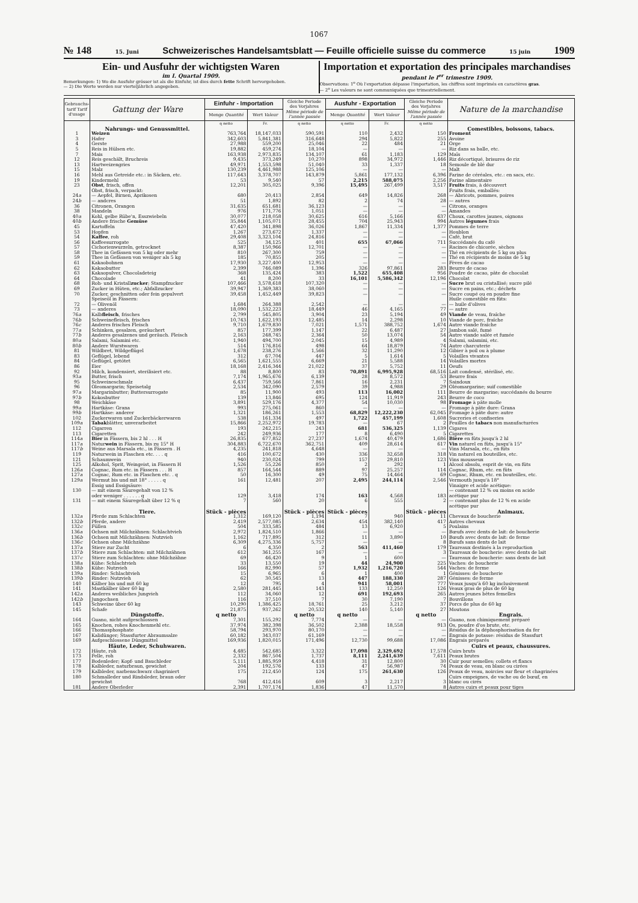1067
№ 148 15. Juni Schweizerisches Handelsamtsblatt — Feuille officielle suisse du commerce 15 juin 1909
Ein- und Ausfuhr der wichtigsten Waren
im I. Quartal 1909.
Bemerkungen: 1) Wo die Ausfuhr grösser ist als die Einfuhr, ist dies durch fette Schrift hervorgehoben.
— 2) Die Werte werden nur vierteljährlich angegeben.
Importation et exportation des principales marchandises
pendant le I<sup>er</sup> trimestre 1909.
Observations: 1<sup>o</sup> Où l'exportation dépasse l'importation, les chiffres sont imprimés en caractères gras.
— 2<sup>o</sup> Les valeurs ne sont communiquées que trimestriellement.
| Gebrauchs-tarif Tarif d'usage | Gattung der Ware | Einfuhr - Importation | | Gleiche Periode des Vorjahres Même période de l'année passée | Ausfuhr - Exportation | | Gleiche Periode des Vorjahres Même période de l'année passée | Nature de la marchandise |
| --- | --- | --- | --- | --- | --- | --- | --- | --- |
| | | Menge Quantité | Wert Valeur | | Menge Quantité | Wert Valeur | | |
| | | q netto | Fr. | q netto | q netto | Fr. | q netto | |
| | Nahrungs- und Genussmittel. | | | | | | | Comestibles, boissons, tabacs. |
| 1 | Weizen | 763,764 | 18,147,033 | 590,591 | 110 | 2,432 | 150 | Froment |
| 3 | Hafer | 342,603 | 5,841,381 | 316,648 | 294 | 5,822 | 255 | Avoine |
| 4 | Gerste | 27,988 | 559,200 | 25,046 | 22 | 484 | 21 | Orge |
| 5 | Reis in Hülsen etc. | 19,882 | 459,274 | 18,104 | — | — | — | Riz dans sa balle, etc. |
| 7 | Mais | 163,938 | 2,973,835 | 134,107 | 61 | 1,183 | 129 | Maïs |
| 12 | Reis geschält, Bruchreis | 9,435 | 373,249 | 10,270 | 898 | 34,972 | 1,446 | Riz décortiqué, brisures de riz |
| 13 | Hartweizengries | 49,971 | 1,553,598 | 51,040 | 33 | 1,337 | 18 | Semoule de blé dur |
| 15 | Malz | 130,239 | 4,461,988 | 125,106 | — | — | — | Malt |
| 16 | Mehl aus Getreide etc.: in Säcken, etc. | 117,643 | 3,378,707 | 143,879 | 5,861 | 177,132 | 6,396 | Farine de céréales, etc.: en sacs, etc. |
| 19 | Kindermehl | 53 | 9,540 | 57 | 2,215 | 588,075 | 2,256 | Farine alimentaire |
| 23 | Obst , frisch, offen | 12,201 | 305,025 | 9,396 | 15,495 | 267,499 | 3,517 | Fruits frais, à découvert |
| | Obst, frisch, verpackt: | | | | | | | Fruits frais, emballés: |
| 24 a | — Aepfel, Birnen, Aprikosen | 680 | 20,413 | 2,854 | 649 | 14,826 | 268 | — Abricots, pommes, poires |
| 24 b | — andcres | 51 | 1,892 | 82 | 2 | 74 | 28 | — autres |
| 36 | Citronen, Orangen | 31,635 | 651,681 | 36,123 | — | — | — | Citrons, oranges |
| 38 | Mandeln | 976 | 171,776 | 1,051 | — | — | — | Amandes |
| 40 a | Kohl, gelbe Rübe'n, Esszwiebeln | 30,077 | 218,058 | 30,625 | 616 | 5,166 | 637 | Choux, carottes jaunes, oignons |
| 40 b | Andere frische Gemüse | 35,844 | 1,105,071 | 28,455 | 704 | 25,943 | 994 | Autres légumes frais |
| 45 | Kartoffeln | 47,420 | 341,898 | 36,026 | 1,867 | 11,334 | 1,377 | Pommes de terre |
| 53 | Hopfen | 1,267 | 273,672 | 1,337 | — | — | — | Houblon |
| 54 | Kaffee , roh | 29,408 | 3,323,104 | 24,816 | — | — | — | Café, brut |
| 56 | Kaffeesurrogate | 525 | 34,125 | 401 | 655 | 67,066 | 711 | Succédanés du café |
| 57 | Cichorienwurzeln, getrocknet | 8,387 | 150,966 | 12,701 | — | — | — | Racines de chicorée, sèches |
| 58 | Thee in Gefässen von 5 kg oder mehr | 810 | 267,300 | 759 | — | — | — | Thé en récipients de 5 kg ou plus |
| 59 | Thee in Gefässen von weniger als 5 kg | 185 | 70,855 | 205 | — | — | — | Thé en récipients de moins de 5 kg |
| 61 | Kakaobohnen | 17,930 | 3,227,400 | 12,953 | — | — | — | Fèves de cacao |
| 62 | Kakaobutter | 2,399 | 746,089 | 1,396 | 326 | 97,861 | 283 | Beurre de cacao |
| 63 | Kakaopulver, Chocoladeteig | 368 | 135,424 | 383 | 1,522 | 655,408 | 956 | Poudre de cacao, pâte de chocolat |
| 64 | Chocolade | 41 | 8,200 | 33 | 16,101 | 5,586,342 | 12,196 | Chocolat |
| 68 | Roh- und Kristall zucker ; Stampfzucker | 107,466 | 3,578,618 | 107,320 | — | — | — | Sucre brut ou cristallisé; sucre pilé |
| 69 | Zucker in Hüten, etc.; Abfallzucker | 39,947 | 1,369,383 | 38,060 | — | — | — | Sucre en pains, etc.; déchets |
| 70 | Zucker, geschnitten oder fein gepulvert | 39,458 | 1,452,449 | 39,823 | — | — | — | Sucre coupé ou en poudre fine |
| | Speiseöl in Fässern: | | | | | | | Huile comestible en fûts: |
| 72 | — Olivenöl | 1,684 | 264,388 | 2,542 | — | — | — | — huile d'olives |
| 73 | — anderes | 18,090 | 1,532,223 | 18,449 | 46 | 4,165 | 77 | — autre |
| 76 a | Kalb fleisch , frisches | 2,799 | 545,805 | 3,904 | 23 | 5,194 | 49 | Viande de veau, fraîche |
| 76 b | Schweinefleisch, frisches | 10,743 | 1,622,193 | 12,485 | 14 | 2,298 | 10 | Viande de porc, fraîche |
| 76 c | Anderes frisches Fleisch | 9,710 | 1,679,830 | 7,021 | 1,571 | 388,752 | 1,674 | Autre viande fraîche |
| 77 a | Schinken, gesalzen, geräuchert | 857 | 177,399 | 1,147 | 22 | 6,487 | 27 | Jambon salé, fumé |
| 77 b | Anderes gesalzenes und geräuch. Fleisch | 2,163 | 248,745 | 2,364 | 50 | 13,074 | 54 | Autre viande salée et fumée |
| 80 a | Salami, Salamini etc. | 1,940 | 494,700 | 2,045 | 15 | 4,989 | 4 | Salami, salamini, etc. |
| 80 b | Andere Wurstwaren | 514 | 176,816 | 498 | 64 | 18,879 | 74 | Autre charcuterie |
| 81 | Wildbret, Wildgeflügel | 1,678 | 238,276 | 1,566 | 32 | 11,290 | 12 | Gibier à poil ou à plume |
| 83 | Geflügel, lebend | 312 | 67,704 | 447 | 5 | 1,614 | 5 | Volailles vivantes |
| 84 | Geflügel, getötet | 6,565 | 1,621,555 | 6,669 | 21 | 5,588 | 14 | Volailles mortes |
| 86 | Eier | 18,168 | 2,416,344 | 21,022 | 37 | 5,752 | 11 | Oeufs |
| 92 | Milch, kondensiert, sterilisiert etc. | 88 | 8,800 | 83 | 70,891 | 6,995,928 | 68,516 | Lait condensé, stérilisé, etc. |
| 93 a | Butter, frisch | 7,174 | 1,965,676 | 6,139 | 28 | 8,572 | 53 | Beurre frais |
| 95 | Schweineschmalz | 6,437 | 759,566 | 7,861 | 16 | 2,231 | 7 | Saindoux |
| 96 | Oleomargarin; Speisetalg | 2,534 | 342,090 | 2,579 | 39 | 4,988 | 29 | Oléomargarine; suif comestible |
| 97 a | Margarinbutter; Buttersurrogate | 85 | 11,900 | 493 | 113 | 16,002 | 111 | Beurre de margarine; succédanés du beurre |
| 97 b | Kokosbutter | 139 | 13,846 | 695 | 124 | 11,919 | 243 | Beurre de coco |
| 98 | Weichkäse | 3,891 | 529,176 | 4,377 | 54 | 10,030 | 98 | Fromage à pâte molle |
| 99 a | Hartkäse: Grana | 993 | 275,061 | 860 | — | — | — | Fromage à pâte dure: Grana |
| 99 b | Hartkäse: anderer | 1,321 | 186,261 | 1,553 | 68,829 | 12,222,230 | 62,045 | Fromage à pâte dure: autre |
| 102 | Zuckerwaren und Zuckerbäckerwaren | 538 | 161,334 | 497 | 1,722 | 457,199 | 1,608 | Sucreries et confiseries |
| 109 a | Tabak blätter, unverarbeitet | 15,866 | 2,252,972 | 19,783 | — | 67 | 2 | Feuilles de tabacs non manufacturées |
| 112 | Cigarren | 193 | 242,215 | 243 | 681 | 536,325 | 1,139 | Cigares |
| 113 | Cigaretten | 242 | 249,936 | 177 | 8 | 6,490 | 5 | Cigarettes |
| 114 a | Bier in Fässern, bis 2 hl . . . H | 26,835 | 677,852 | 27,237 | 1,674 | 40,479 | 1,686 | Bière en fûts jusqu'à 2 hl |
| 117 a | Natur wein in Fässern, bis zu 15° H | 304,883 | 6,722,670 | 362,751 | 409 | 28,614 | 617 | Vin naturel en fûts, jusqu'à 15° |
| 117 b | Weine aus Marsala etc., in Fässern . H | 4,235 | 241,818 | 4,648 | — | — | — | Vins Marsala, etc., en fûts |
| 119 | Naturwein in Flaschen etc. . . . q | 416 | 100,672 | 430 | 336 | 32,658 | 318 | Vin naturel en bouteilles, etc. |
| 121 | Schaumwein | 940 | 230,024 | 799 | 157 | 29,810 | 123 | Vins mousseux |
| 125 | Alkohol, Sprit, Weingeist, in Fässern H | 1,526 | 55,226 | 850 | 2 | 292 | 1 | Alcool absolu, esprit de vin, en fûts |
| 126 a | Cognac, Rum etc. in Fässern . . . H | 857 | 164,544 | 889 | 97 | 25,257 | 114 | Cognac, Rhum, etc. en fûts |
| 127 a | Cognac, Rum etc. in Flaschen etc. . q | 50 | 16,300 | 49 | 75 | 14,464 | 69 | Cognac, Rhum, etc. en bouteilles, etc. |
| 129 a | Wermut bis und mit 18° . . . . . q | 161 | 12,481 | 207 | 2,495 | 244,114 | 2,546 | Vermouth jusqu'à 18° |
| | Essig und Essigsäure: | | | | | | | Vinaigre et acide acétique: |
| 130 | — mit einem Säuregehalt von 12 % oder weniger . . . . . . q | 129 | 3,418 | 174 | 163 | 4,568 | 183 | — contenant 12 % ou moins en acide acétique pur |
| 131 | — mit einem Säuregehalt über 12 % q | 7 | 560 | 20 | 6 | 555 | 2 | — contenant plus de 12 % en acide acétique pur |
| | Tiere. | Stück - pièces | | Stück - pièces | Stück - pièces | | Stück - pièces | Animaux. |
| 132 a | Pferde zum Schlachten | 1,312 | 169,120 | 1,194 | 7 | 940 | 11 | Chevaux de boucherie |
| 132 b | Pferde, andere | 2,419 | 2,577,085 | 2,634 | 454 | 382,140 | 417 | Autres chevaux |
| 132 c | Füllen | 504 | 333,585 | 484 | 13 | 6,920 | 5 | Poulains |
| 136 a | Ochsen mit Milchzähnen: Schlachtvieh | 2,972 | 1,824,510 | 1,866 | — | — | — | Bœufs avec dents de lait: de boucherie |
| 136 b | Ochsen mit Milchzähnen: Nutzvieh | 1,162 | 717,895 | 312 | 11 | 3,890 | 10 | Bœufs avec dents de lait: de ferme |
| 136 c | Ochsen ohne Milchzähne | 6,309 | 4,275,336 | 5,757 | — | — | 8 | Bœufs sans dents de lait |
| 137 a | Stiere zur Zucht | 6 | 4,350 | 2 | 563 | 411,460 | 179 | Taureaux destinés à la reproduction |
| 137 b | Stiere zum Schlachten: mit Milchzähnen | 612 | 361,255 | 167 | — | — | 3 | Taureaux de boucherie: avec dents de lait |
| 137 c | Stiere zum Schlachten: ohne Milchzähne | 69 | 46,420 | 9 | 1 | 600 | — | Taureaux de boucherie: sans dents de lait |
| 138 a | Kühe: Schlachtvieh | 33 | 13,550 | 19 | 44 | 24,900 | 225 | Vaches: de boucherie |
| 138 b | Kühe: Nutzvieh | 166 | 82,990 | 57 | 1,932 | 1,216,720 | 544 | Vaches: de ferme |
| 139 a | Rinder: Schlachtvieh | 15 | 6,965 | 6 | 1 | 400 | 1 | Génisses: de boucherie |
| 139 b | Rinder: Nutzvieh | 62 | 30,545 | 13 | 447 | 188,330 | 287 | Génisses: de ferme |
| 140 | Kälber bis und mit 60 kg | 12 | 795 | 4 | 941 | 58,001 | 777 | Veaux jusqu'à 60 kg inclusivement |
| 141 | Mastkälber über 60 kg | 2,580 | 281,445 | 143 | 133 | 12,250 | 126 | Veaux gras de plus de 60 kg |
| 142 a | Anderes weibliches Jungvieh | 112 | 34,060 | 12 | 691 | 192,693 | 265 | Autres jeunes bêtes femelles |
| 142 b | Jungochsen | 116 | 37,510 | 7 | 30 | 7,190 | 7 | Bouvillons |
| 143 | Schweine über 60 kg | 10,290 | 1,386,425 | 18,761 | 25 | 3,212 | 37 | Porcs de plus de 60 kg |
| 145 | Schafe | 21,875 | 937,262 | 20,532 | 140 | 5,140 | 27 | Moutons |
| | Düngstoffe. | q netto | | q netto | q netto | | q netto | Engrais. |
| 164 | Guano, nicht aufgeschlossen | 7,301 | 155,292 | 7,774 | — | — | — | Guano, non chimiquement préparé |
| 165 | Knochen, rohes Knochenmehl etc. | 37,974 | 382,398 | 36,502 | 2,388 | 18,558 | 913 | Os, poudre d'os brute, etc. |
| 166 | Thomasphosphate | 58,794 | 293,970 | 80,170 | — | — | — | Résidus de la déphosphorisation du fer |
| 167 | Kalidünger; Stassfurter Abraumsalze | 60,182 | 343,037 | 61,169 | — | — | — | Engrais de potasse: résidus de Stassfurt |
| 169 | Aufgeschlossene Düngmittel | 169,936 | 1,820,015 | 171,496 | 12,730 | 99,688 | 17,086 | Engrais préparés |
| | Häute, Leder, Schuhwaren. | | | | | | | Cuirs et peaux, chaussures. |
| 172 | Häute, roh | 4,485 | 542,685 | 3,322 | 17,098 | 2,329,692 | 17,578 | Cuirs bruts |
| 173 | Felle, roh | 2,332 | 867,504 | 1,737 | 8,111 | 2,241,639 | 7,611 | Peaux brutes |
| 177 | Bodenleder; Kopf- und Bauchleder | 5,111 | 1,885,959 | 4,418 | 31 | 12,800 | 30 | Cuir pour semelles; collets et flancs |
| 178 | Kalbleder, naturbraun, gewichst | 204 | 192,576 | 133 | 47 | 56,987 | 74 | Peaux de veau, en blanc ou cirées |
| 179 | Kalbleder, narbenschwarz chagriniert | 175 | 212,450 | 124 | 175 | 261,630 | 126 | Peaux de veau, noircies sur fleur et chagrinées |
| 180 | Schmalleder und Rindsleder, braun oder gewichst | 768 | 412,416 | 609 | 3 | 2,217 | 3 | Cuirs empeignes, de vache ou de bœuf, en blanc ou cirés |
| 181 | Andere Oberleder | 2,391 | 1,707,174 | 1,836 | 47 | 11,570 | 8 | Autres cuirs et peaux pour tiges |